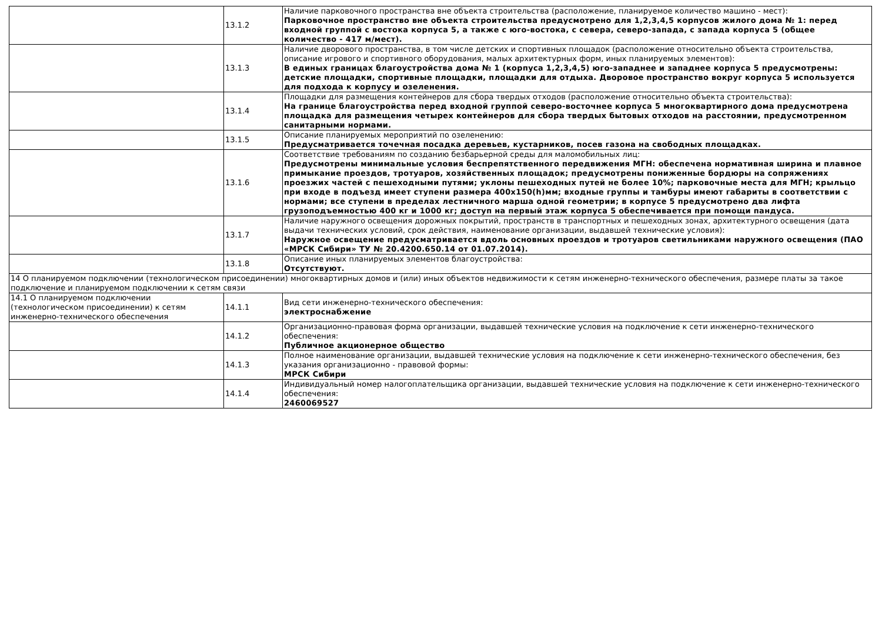| | 13.1.2 | Наличие парковочного пространства вне объекта строительства (расположение, планируемое количество машино - мест): Парковочное пространство вне объекта строительства предусмотрено для 1,2,3,4,5 корпусов жилого дома № 1: перед входной группой с востока корпуса 5, а также с юго-востока, с севера, северо-запада, с запада корпуса 5 (общее количество - 417 м/мест). |
| | 13.1.3 | Наличие дворового пространства, в том числе детских и спортивных площадок (расположение относительно объекта строительства, описание игрового и спортивного оборудования, малых архитектурных форм, иных планируемых элементов): В единых границах благоустройства дома № 1 (корпуса 1,2,3,4,5) юго-западнее и западнее корпуса 5 предусмотрены: детские площадки, спортивные площадки, площадки для отдыха. Дворовое пространство вокруг корпуса 5 используется для подхода к корпусу и озеленения. |
| | 13.1.4 | Площадки для размещения контейнеров для сбора твердых отходов (расположение относительно объекта строительства): На границе благоустройства перед входной группой северо-восточнее корпуса 5 многоквартирного дома предусмотрена площадка для размещения четырех контейнеров для сбора твердых бытовых отходов на расстоянии, предусмотренном санитарными нормами. |
| | 13.1.5 | Описание планируемых мероприятий по озеленению: Предусматривается точечная посадка деревьев, кустарников, посев газона на свободных площадках. |
| | 13.1.6 | Соответствие требованиям по созданию безбарьерной среды для маломобильных лиц: Предусмотрены минимальные условия беспрепятственного передвижения МГН: обеспечена нормативная ширина и плавное примыкание проездов, тротуаров, хозяйственных площадок; предусмотрены пониженные бордюры на сопряжениях проезжих частей с пешеходными путями; уклоны пешеходных путей не более 10%; парковочные места для МГН; крыльцо при входе в подъезд имеет ступени размера 400x150(h)мм; входные группы и тамбуры имеют габариты в соответствии с нормами; все ступени в пределах лестничного марша одной геометрии; в корпусе 5 предусмотрено два лифта грузоподъемностью 400 кг и 1000 кг; доступ на первый этаж корпуса 5 обеспечивается при помощи пандуса. |
| | 13.1.7 | Наличие наружного освещения дорожных покрытий, пространств в транспортных и пешеходных зонах, архитектурного освещения (дата выдачи технических условий, срок действия, наименование организации, выдавшей технические условия): Наружное освещение предусматривается вдоль основных проездов и тротуаров светильниками наружного освещения (ПАО «МРСК Сибири» ТУ № 20.4200.650.14 от 01.07.2014). |
| | 13.1.8 | Описание иных планируемых элементов благоустройства: Отсутствуют. |
| 14 О планируемом подключении (технологическом присоединении) многоквартирных домов и (или) иных объектов недвижимости к сетям инженерно-технического обеспечения, размере платы за такое подключение и планируемом подключении к сетям связи | | |
| 14.1 О планируемом подключении (технологическом присоединении) к сетям инженерно-технического обеспечения | 14.1.1 | Вид сети инженерно-технического обеспечения: электроснабжение |
| | 14.1.2 | Организационно-правовая форма организации, выдавшей технические условия на подключение к сети инженерно-технического обеспечения: Публичное акционерное общество |
| | 14.1.3 | Полное наименование организации, выдавшей технические условия на подключение к сети инженерно-технического обеспечения, без указания организационно - правовой формы: МРСК Сибири |
| | 14.1.4 | Индивидуальный номер налогоплательщика организации, выдавшей технические условия на подключение к сети инженерно-технического обеспечения: 2460069527 |